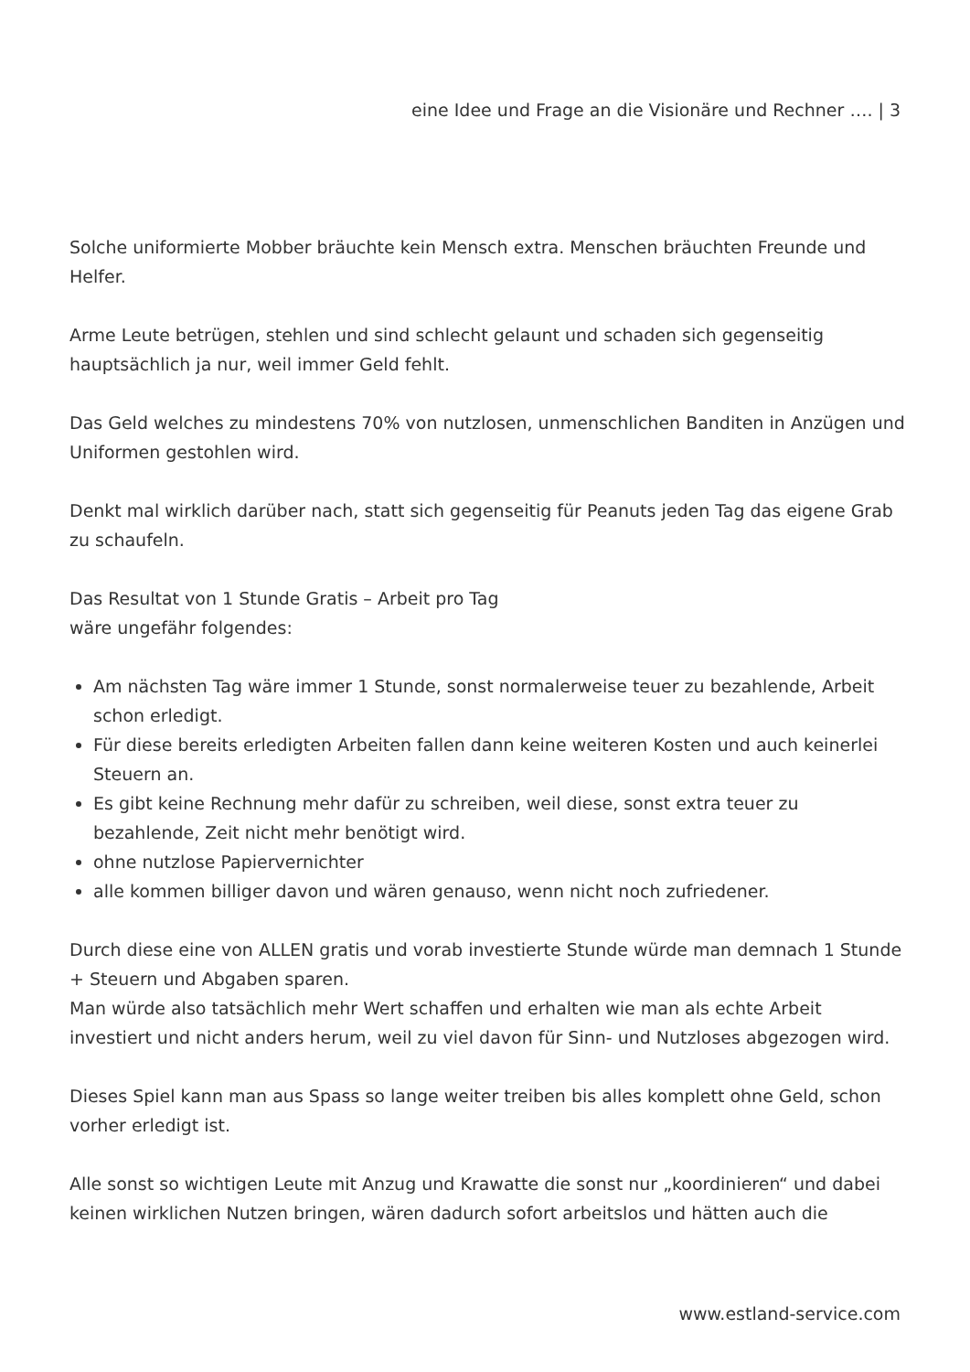eine Idee und Frage an die Visionäre und Rechner …. | 3
Solche uniformierte Mobber bräuchte kein Mensch extra. Menschen bräuchten Freunde und Helfer.
Arme Leute betrügen, stehlen und sind schlecht gelaunt und schaden sich gegenseitig hauptsächlich ja nur, weil immer Geld fehlt.
Das Geld welches zu mindestens 70% von nutzlosen, unmenschlichen Banditen in Anzügen und Uniformen gestohlen wird.
Denkt mal wirklich darüber nach, statt sich gegenseitig für Peanuts jeden Tag das eigene Grab zu schaufeln.
Das Resultat von 1 Stunde Gratis – Arbeit pro Tag
wäre ungefähr folgendes:
Am nächsten Tag wäre immer 1 Stunde, sonst normalerweise teuer zu bezahlende, Arbeit schon erledigt.
Für diese bereits erledigten Arbeiten fallen dann keine weiteren Kosten und auch keinerlei Steuern an.
Es gibt keine Rechnung mehr dafür zu schreiben, weil diese, sonst extra teuer zu bezahlende, Zeit nicht mehr benötigt wird.
ohne nutzlose Papiervernichter
alle kommen billiger davon und wären genauso, wenn nicht noch zufriedener.
Durch diese eine von ALLEN gratis und vorab investierte Stunde würde man demnach 1 Stunde + Steuern und Abgaben sparen.
Man würde also tatsächlich mehr Wert schaffen und erhalten wie man als echte Arbeit investiert und nicht anders herum, weil zu viel davon für Sinn- und Nutzloses abgezogen wird.
Dieses Spiel kann man aus Spass so lange weiter treiben bis alles komplett ohne Geld, schon vorher erledigt ist.
Alle sonst so wichtigen Leute mit Anzug und Krawatte die sonst nur „koordinieren“ und dabei keinen wirklichen Nutzen bringen, wären dadurch sofort arbeitslos und hätten auch die
www.estland-service.com